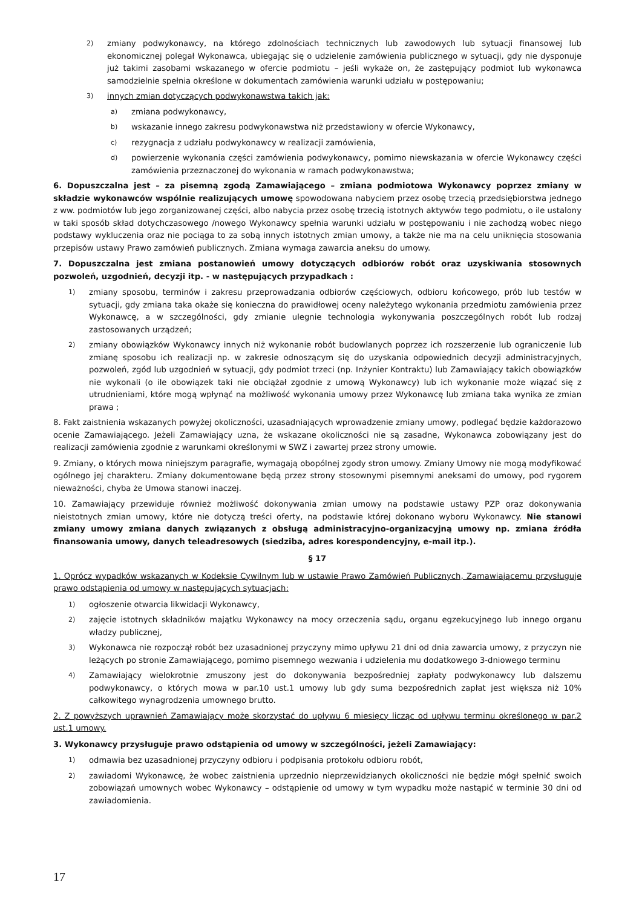2) zmiany podwykonawcy, na którego zdolnościach technicznych lub zawodowych lub sytuacji finansowej lub ekonomicznej polegał Wykonawca, ubiegając się o udzielenie zamówienia publicznego w sytuacji, gdy nie dysponuje już takimi zasobami wskazanego w ofercie podmiotu – jeśli wykaże on, że zastępujący podmiot lub wykonawca samodzielnie spełnia określone w dokumentach zamówienia warunki udziału w postępowaniu;
3) innych zmian dotyczących podwykonawstwa takich jak:
a) zmiana podwykonawcy,
b) wskazanie innego zakresu podwykonawstwa niż przedstawiony w ofercie Wykonawcy,
c) rezygnacja z udziału podwykonawcy w realizacji zamówienia,
d) powierzenie wykonania części zamówienia podwykonawcy, pomimo niewskazania w ofercie Wykonawcy części zamówienia przeznaczonej do wykonania w ramach podwykonawstwa;
6. Dopuszczalna jest – za pisemną zgodą Zamawiającego – zmiana podmiotowa Wykonawcy poprzez zmiany w składzie wykonawców wspólnie realizujących umowę spowodowana nabyciem przez osobę trzecią przedsiębiorstwa jednego z ww. podmiotów lub jego zorganizowanej części, albo nabycia przez osobę trzecią istotnych aktywów tego podmiotu, o ile ustalony w taki sposób skład dotychczasowego /nowego Wykonawcy spełnia warunki udziału w postępowaniu i nie zachodzą wobec niego podstawy wykluczenia oraz nie pociąga to za sobą innych istotnych zmian umowy, a także nie ma na celu uniknięcia stosowania przepisów ustawy Prawo zamówień publicznych. Zmiana wymaga zawarcia aneksu do umowy.
7. Dopuszczalna jest zmiana postanowień umowy dotyczących odbiorów robót oraz uzyskiwania stosownych pozwoleń, uzgodnień, decyzji itp. - w następujących przypadkach :
1) zmiany sposobu, terminów i zakresu przeprowadzania odbiorów częściowych, odbioru końcowego, prób lub testów w sytuacji, gdy zmiana taka okaże się konieczna do prawidłowej oceny należytego wykonania przedmiotu zamówienia przez Wykonawcę, a w szczególności, gdy zmianie ulegnie technologia wykonywania poszczególnych robót lub rodzaj zastosowanych urządzeń;
2) zmiany obowiązków Wykonawcy innych niż wykonanie robót budowlanych poprzez ich rozszerzenie lub ograniczenie lub zmianę sposobu ich realizacji np. w zakresie odnoszącym się do uzyskania odpowiednich decyzji administracyjnych, pozwoleń, zgód lub uzgodnień w sytuacji, gdy podmiot trzeci (np. Inżynier Kontraktu) lub Zamawiający takich obowiązków nie wykonali (o ile obowiązek taki nie obciążał zgodnie z umową Wykonawcy) lub ich wykonanie może wiązać się z utrudnieniami, które mogą wpłynąć na możliwość wykonania umowy przez Wykonawcę lub zmiana taka wynika ze zmian prawa ;
8. Fakt zaistnienia wskazanych powyżej okoliczności, uzasadniających wprowadzenie zmiany umowy, podlegać będzie każdorazowo ocenie Zamawiającego. Jeżeli Zamawiający uzna, że wskazane okoliczności nie są zasadne, Wykonawca zobowiązany jest do realizacji zamówienia zgodnie z warunkami określonymi w SWZ i zawartej przez strony umowie.
9. Zmiany, o których mowa niniejszym paragrafie, wymagają obopólnej zgody stron umowy. Zmiany Umowy nie mogą modyfikować ogólnego jej charakteru. Zmiany dokumentowane będą przez strony stosownymi pisemnymi aneksami do umowy, pod rygorem nieważności, chyba że Umowa stanowi inaczej.
10. Zamawiający przewiduje również możliwość dokonywania zmian umowy na podstawie ustawy PZP oraz dokonywania nieistotnych zmian umowy, które nie dotyczą treści oferty, na podstawie której dokonano wyboru Wykonawcy. Nie stanowi zmiany umowy zmiana danych związanych z obsługą administracyjno-organizacyjną umowy np. zmiana źródła finansowania umowy, danych teleadresowych (siedziba, adres korespondencyjny, e-mail itp.).
§ 17
1. Oprócz wypadków wskazanych w Kodeksie Cywilnym lub w ustawie Prawo Zamówień Publicznych, Zamawiającemu przysługuje prawo odstąpienia od umowy w następujących sytuacjach:
1) ogłoszenie otwarcia likwidacji Wykonawcy,
2) zajęcie istotnych składników majątku Wykonawcy na mocy orzeczenia sądu, organu egzekucyjnego lub innego organu władzy publicznej,
3) Wykonawca nie rozpoczął robót bez uzasadnionej przyczyny mimo upływu 21 dni od dnia zawarcia umowy, z przyczyn nie leżących po stronie Zamawiającego, pomimo pisemnego wezwania i udzielenia mu dodatkowego 3-dniowego terminu
4) Zamawiający wielokrotnie zmuszony jest do dokonywania bezpośredniej zapłaty podwykonawcy lub dalszemu podwykonawcy, o których mowa w par.10 ust.1 umowy lub gdy suma bezpośrednich zapłat jest większa niż 10% całkowitego wynagrodzenia umownego brutto.
2. Z powyższych uprawnień Zamawiający może skorzystać do upływu 6 miesięcy licząc od upływu terminu określonego w par.2 ust.1 umowy.
3. Wykonawcy przysługuje prawo odstąpienia od umowy w szczególności, jeżeli Zamawiający:
1) odmawia bez uzasadnionej przyczyny odbioru i podpisania protokołu odbioru robót,
2) zawiadomi Wykonawcę, że wobec zaistnienia uprzednio nieprzewidzianych okoliczności nie będzie mógł spełnić swoich zobowiązań umownych wobec Wykonawcy – odstąpienie od umowy w tym wypadku może nastąpić w terminie 30 dni od zawiadomienia.
17